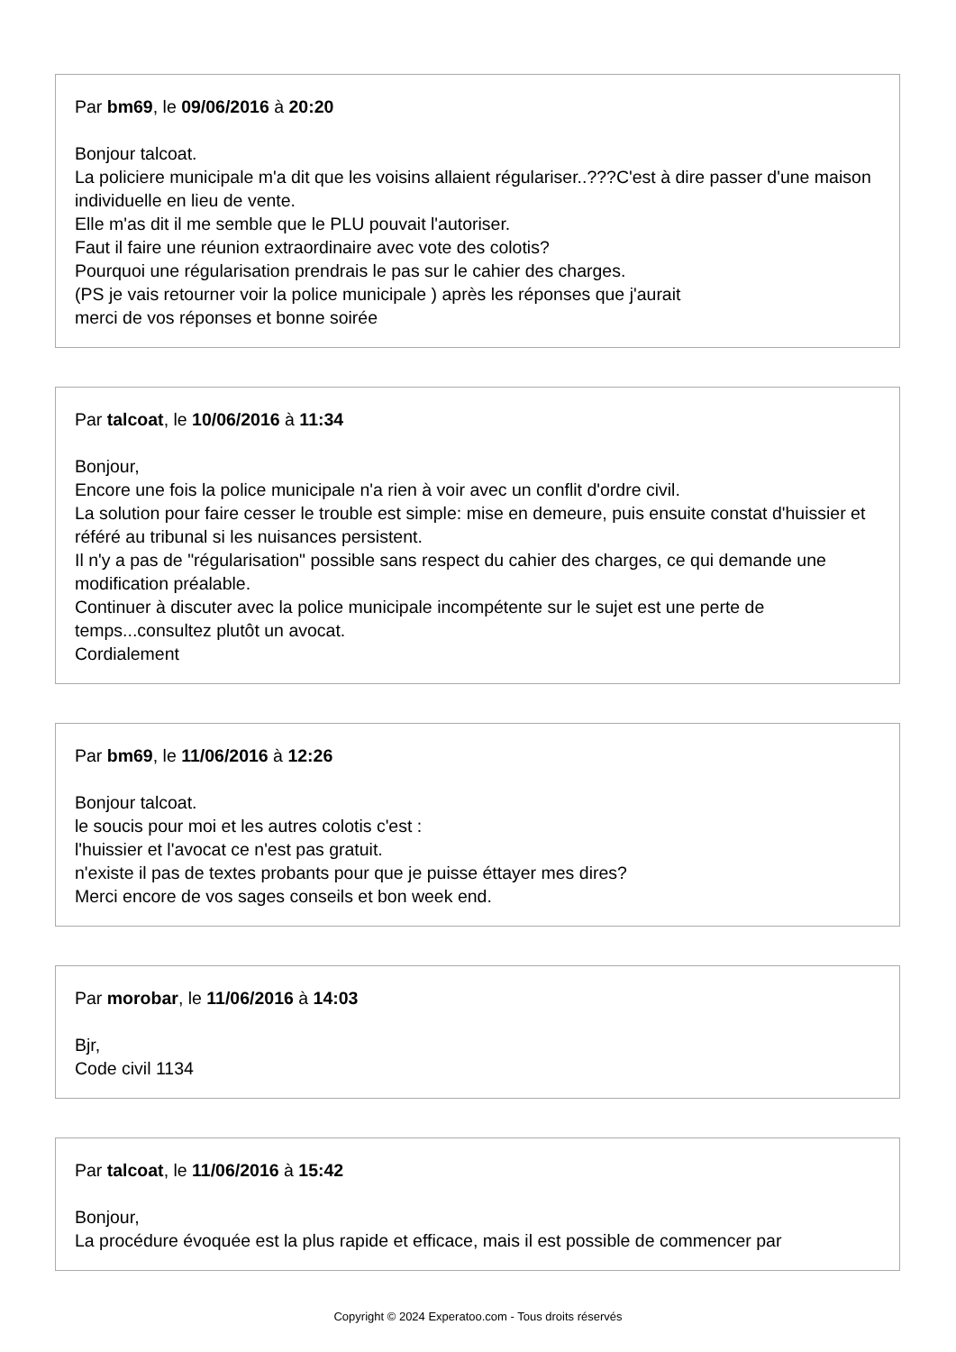Par bm69, le 09/06/2016 à 20:20
Bonjour talcoat.
La policiere municipale m'a dit que les voisins allaient régulariser..???C'est à dire passer d'une maison individuelle en lieu de vente.
Elle m'as dit il me semble que le PLU pouvait l'autoriser.
Faut il faire une réunion extraordinaire avec vote des colotis?
Pourquoi une régularisation prendrais le pas sur le cahier des charges.
(PS je vais retourner voir la police municipale ) après les réponses que j'aurait
merci de vos réponses et bonne soirée
Par talcoat, le 10/06/2016 à 11:34
Bonjour,
Encore une fois la police municipale n'a rien à voir avec un conflit d'ordre civil.
La solution pour faire cesser le trouble est simple: mise en demeure, puis ensuite constat d'huissier et référé au tribunal si les nuisances persistent.
Il n'y a pas de "régularisation" possible sans respect du cahier des charges, ce qui demande une modification préalable.
Continuer à discuter avec la police municipale incompétente sur le sujet est une perte de temps...consultez plutôt un avocat.
Cordialement
Par bm69, le 11/06/2016 à 12:26
Bonjour talcoat.
le soucis pour moi et les autres colotis c'est :
l'huissier et l'avocat ce n'est pas gratuit.
n'existe il pas de textes probants pour que je puisse éttayer mes dires?
Merci encore de vos sages conseils et bon week end.
Par morobar, le 11/06/2016 à 14:03
Bjr,
Code civil 1134
Par talcoat, le 11/06/2016 à 15:42
Bonjour,
La procédure évoquée est la plus rapide et efficace, mais il est possible de commencer par
Copyright © 2024 Experatoo.com - Tous droits réservés